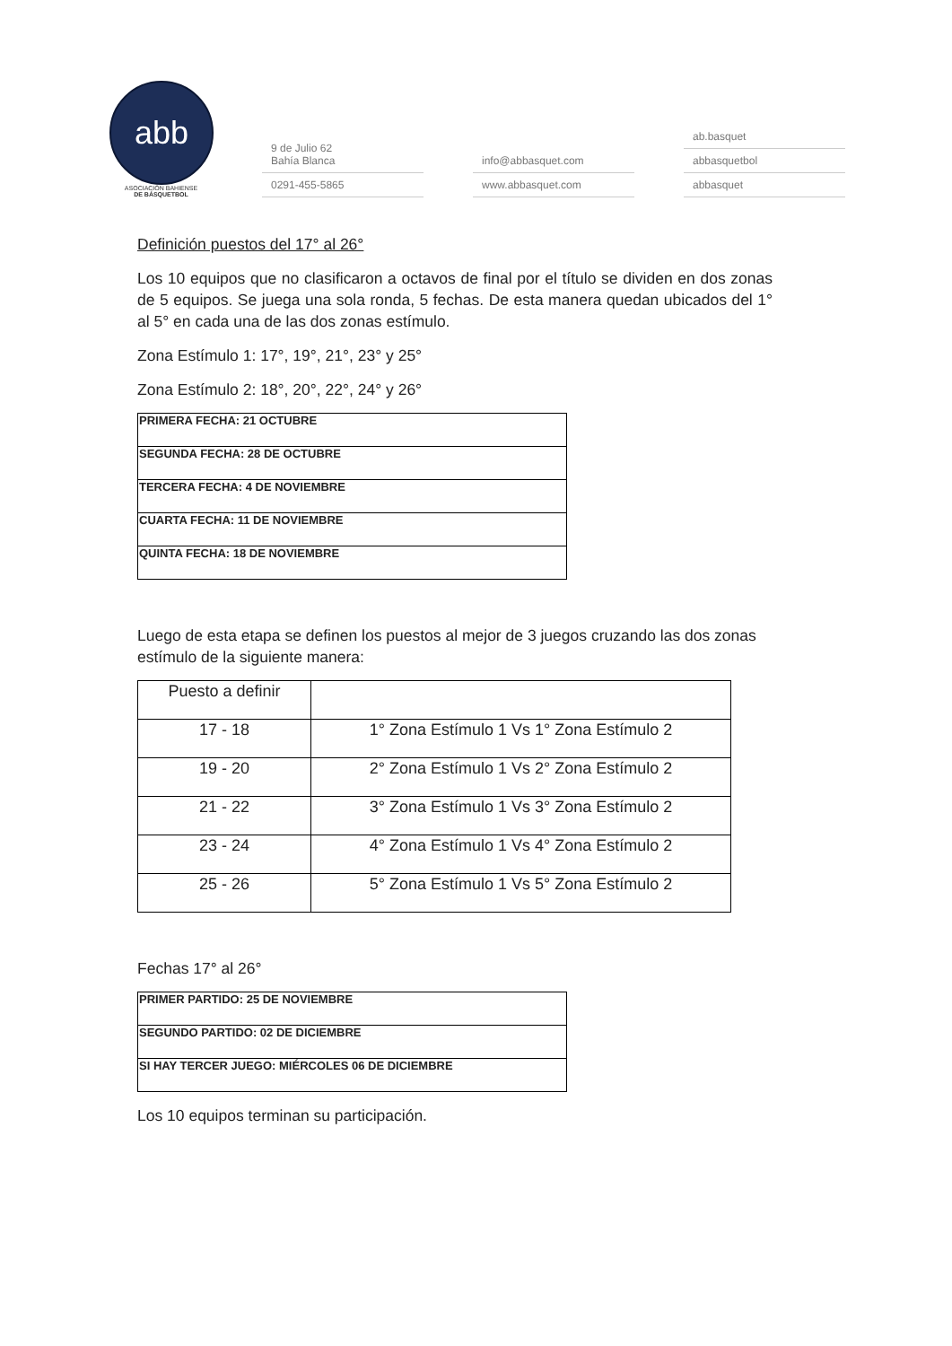abb
ASOCIACIÓN BAHIENSE
DE BÁSQUETBOL
9 de Julio 62
Bahía Blanca
0291-455-5865
info@abbasquet.com
www.abbasquet.com
ab.basquet
abbasquetbol
abbasquet
Definición puestos del 17° al 26°
Los 10 equipos que no clasificaron a octavos de final por el título se dividen en dos zonas de 5 equipos. Se juega una sola ronda, 5 fechas. De esta manera quedan ubicados del 1° al 5° en cada una de las dos zonas estímulo.
Zona Estímulo 1: 17°, 19°, 21°, 23° y 25°
Zona Estímulo 2: 18°, 20°, 22°, 24° y 26°
| PRIMERA FECHA: 21 OCTUBRE |
| SEGUNDA FECHA: 28 DE OCTUBRE |
| TERCERA FECHA: 4 DE NOVIEMBRE |
| CUARTA FECHA: 11 DE NOVIEMBRE |
| QUINTA FECHA: 18 DE NOVIEMBRE |
Luego de esta etapa se definen los puestos al mejor de 3 juegos cruzando las dos zonas estímulo de la siguiente manera:
| Puesto a definir | |
| --- | --- |
| 17 - 18 | 1° Zona Estímulo 1 Vs 1° Zona Estímulo 2 |
| 19 - 20 | 2° Zona Estímulo 1 Vs 2° Zona Estímulo 2 |
| 21 - 22 | 3° Zona Estímulo 1 Vs 3° Zona Estímulo 2 |
| 23 - 24 | 4° Zona Estímulo 1 Vs 4° Zona Estímulo 2 |
| 25 - 26 | 5° Zona Estímulo 1 Vs 5° Zona Estímulo 2 |
Fechas 17° al 26°
| PRIMER PARTIDO: 25 DE NOVIEMBRE |
| SEGUNDO PARTIDO: 02 DE DICIEMBRE |
| SI HAY TERCER JUEGO: MIÉRCOLES 06 DE DICIEMBRE |
Los 10 equipos terminan su participación.